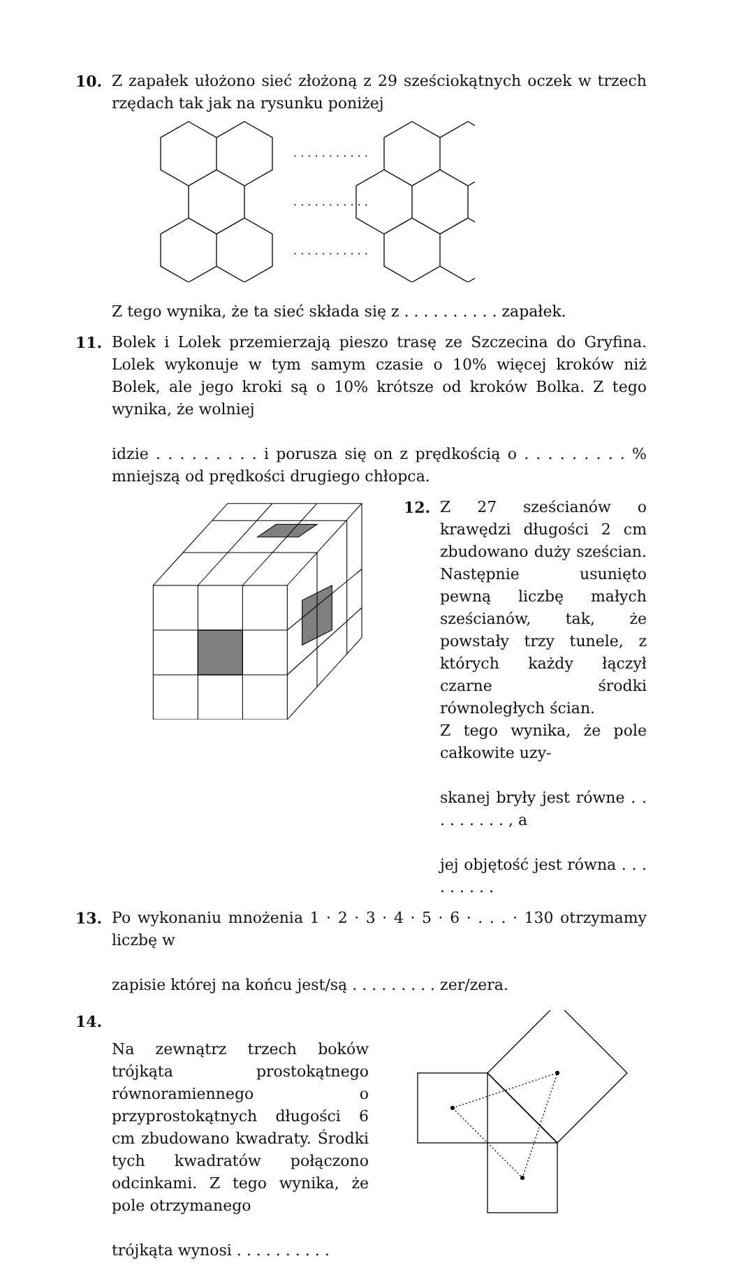10. Z zapałek ułożono sieć złożoną z 29 sześciokątnych oczek w trzech rzędach tak jak na rysunku poniżej
. . . . . . . . . . .
. . . . . . . . . . .
. . . . . . . . . . .
Z tego wynika, że ta sieć składa się z . . . . . . . . . . zapałek.
11. Bolek i Lolek przemierzają pieszo trasę ze Szczecina do Gryfina. Lolek wykonuje w tym samym czasie o 10% więcej kroków niż Bolek, ale jego kroki są o 10% krótsze od kroków Bolka. Z tego wynika, że wolniej
idzie . . . . . . . . . i porusza się on z prędkością o . . . . . . . . . % mniejszą od prędkości drugiego chłopca.
12. Z 27 sześcianów o krawędzi długości 2 cm zbudowano duży sześcian. Następnie usunięto pewną liczbę małych sześcianów, tak, że powstały trzy tunele, z których każdy łączył czarne środki równoległych ścian.
Z tego wynika, że pole całkowite uzy-
skanej bryły jest równe . . . . . . . . . , a
jej objętość jest równa . . . . . . . . .
13. Po wykonaniu mnożenia 1 · 2 · 3 · 4 · 5 · 6 · . . . · 130 otrzymamy liczbę w
zapisie której na końcu jest/są . . . . . . . . . zer/zera.
14.
Na zewnątrz trzech boków trójkąta prostokątnego równoramiennego o przyprostokątnych długości 6 cm zbudowano kwadraty. Środki tych kwadratów połączono odcinkami. Z tego wynika, że pole otrzymanego
trójkąta wynosi . . . . . . . . . .